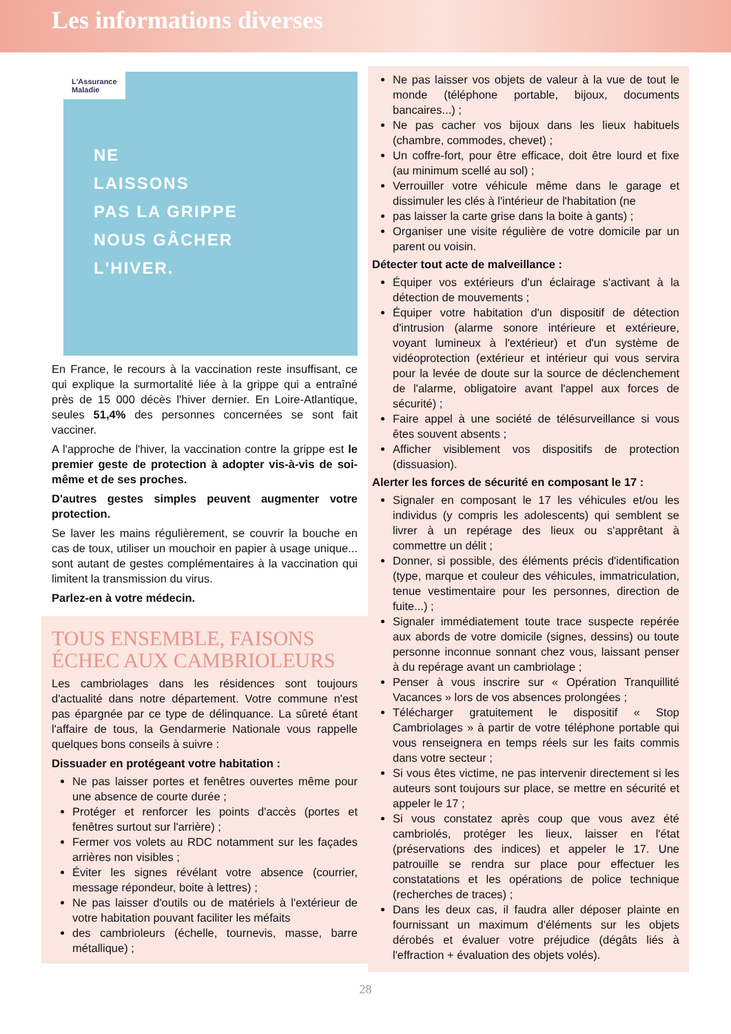Les informations diverses
L'Assurance
Maladie
NE
LAISSONS
PAS LA GRIPPE
NOUS GÂCHER
L'HIVER.
En France, le recours à la vaccination reste insuffisant, ce qui explique la surmortalité liée à la grippe qui a entraîné près de 15 000 décès l'hiver dernier. En Loire-Atlantique, seules 51,4% des personnes concernées se sont fait vacciner.
A l'approche de l'hiver, la vaccination contre la grippe est le premier geste de protection à adopter vis-à-vis de soi-même et de ses proches.
D'autres gestes simples peuvent augmenter votre protection.
Se laver les mains régulièrement, se couvrir la bouche en cas de toux, utiliser un mouchoir en papier à usage unique... sont autant de gestes complémentaires à la vaccination qui limitent la transmission du virus.
Parlez-en à votre médecin.
TOUS ENSEMBLE, FAISONS ÉCHEC AUX CAMBRIOLEURS
Les cambriolages dans les résidences sont toujours d'actualité dans notre département. Votre commune n'est pas épargnée par ce type de délinquance. La sûreté étant l'affaire de tous, la Gendarmerie Nationale vous rappelle quelques bons conseils à suivre :
Dissuader en protégeant votre habitation :
Ne pas laisser portes et fenêtres ouvertes même pour une absence de courte durée ;
Protéger et renforcer les points d'accès (portes et fenêtres surtout sur l'arrière) ;
Fermer vos volets au RDC notamment sur les façades arrières non visibles ;
Éviter les signes révélant votre absence (courrier, message répondeur, boite à lettres) ;
Ne pas laisser d'outils ou de matériels à l'extérieur de votre habitation pouvant faciliter les méfaits
des cambrioleurs (échelle, tournevis, masse, barre métallique) ;
Ne pas laisser vos objets de valeur à la vue de tout le monde (téléphone portable, bijoux, documents bancaires...) ;
Ne pas cacher vos bijoux dans les lieux habituels (chambre, commodes, chevet) ;
Un coffre-fort, pour être efficace, doit être lourd et fixe (au minimum scellé au sol) ;
Verrouiller votre véhicule même dans le garage et dissimuler les clés à l'intérieur de l'habitation (ne
pas laisser la carte grise dans la boite à gants) ;
Organiser une visite régulière de votre domicile par un parent ou voisin.
Détecter tout acte de malveillance :
Équiper vos extérieurs d'un éclairage s'activant à la détection de mouvements ;
Équiper votre habitation d'un dispositif de détection d'intrusion (alarme sonore intérieure et extérieure, voyant lumineux à l'extérieur) et d'un système de vidéoprotection (extérieur et intérieur qui vous servira pour la levée de doute sur la source de déclenchement de l'alarme, obligatoire avant l'appel aux forces de sécurité) ;
Faire appel à une société de télésurveillance si vous êtes souvent absents ;
Afficher visiblement vos dispositifs de protection (dissuasion).
Alerter les forces de sécurité en composant le 17 :
Signaler en composant le 17 les véhicules et/ou les individus (y compris les adolescents) qui semblent se livrer à un repérage des lieux ou s'apprêtant à commettre un délit ;
Donner, si possible, des éléments précis d'identification (type, marque et couleur des véhicules, immatriculation, tenue vestimentaire pour les personnes, direction de fuite...) ;
Signaler immédiatement toute trace suspecte repérée aux abords de votre domicile (signes, dessins) ou toute personne inconnue sonnant chez vous, laissant penser à du repérage avant un cambriolage ;
Penser à vous inscrire sur « Opération Tranquillité Vacances » lors de vos absences prolongées ;
Télécharger gratuitement le dispositif « Stop Cambriolages » à partir de votre téléphone portable qui vous renseignera en temps réels sur les faits commis dans votre secteur ;
Si vous êtes victime, ne pas intervenir directement si les auteurs sont toujours sur place, se mettre en sécurité et appeler le 17 ;
Si vous constatez après coup que vous avez été cambriolés, protéger les lieux, laisser en l'état (préservations des indices) et appeler le 17. Une patrouille se rendra sur place pour effectuer les constatations et les opérations de police technique (recherches de traces) ;
Dans les deux cas, il faudra aller déposer plainte en fournissant un maximum d'éléments sur les objets dérobés et évaluer votre préjudice (dégâts liés à l'effraction + évaluation des objets volés).
28